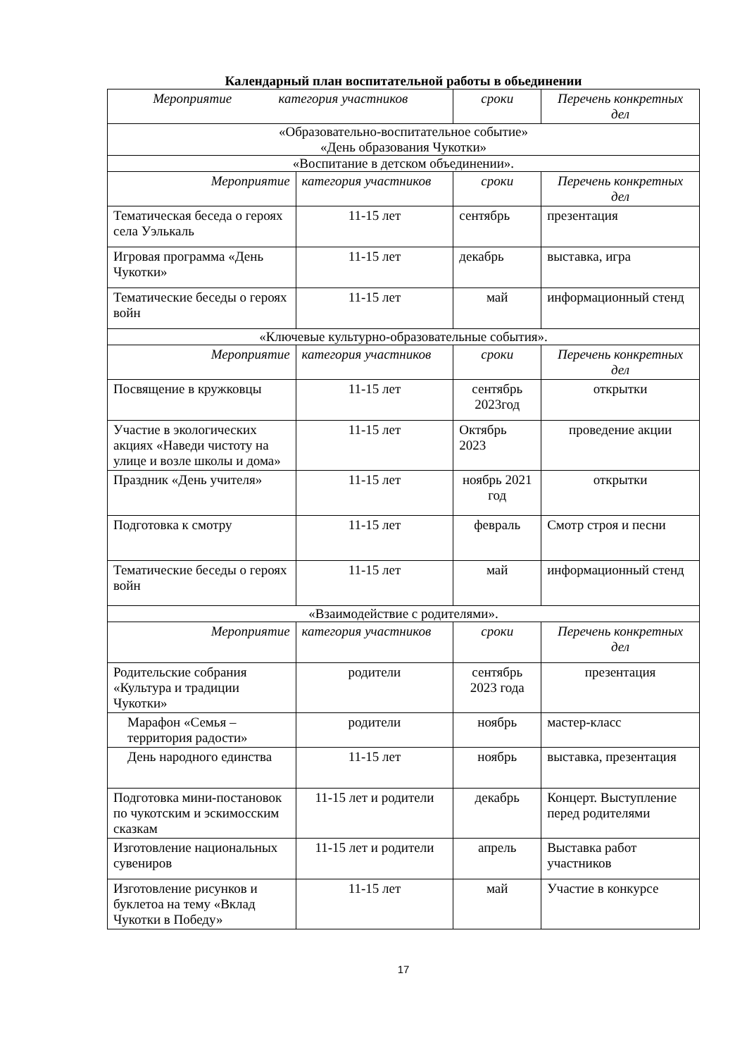Календарный план воспитательной работы в обьединении
| Мероприятие категория участников | | сроки | Перечень конкретных дел |
| --- | --- | --- | --- |
| «Образовательно-воспитательное событие» «День образования Чукотки» | | | |
| «Воспитание в детском объединении». | | | |
| Мероприятие | категория участников | сроки | Перечень конкретных дел |
| Тематическая беседа о героях села Уэлькаль | 11-15 лет | сентябрь | презентация |
| Игровая программа «День Чукотки» | 11-15 лет | декабрь | выставка, игра |
| Тематические беседы о героях войн | 11-15 лет | май | информационный стенд |
| «Ключевые культурно-образовательные события». | | | |
| Мероприятие | категория участников | сроки | Перечень конкретных дел |
| Посвящение в кружковцы | 11-15 лет | сентябрь 2023год | открытки |
| Участие в экологических акциях «Наведи чистоту на улице и возле школы и дома» | 11-15 лет | Октябрь 2023 | проведение акции |
| Праздник «День учителя» | 11-15 лет | ноябрь 2021 год | открытки |
| Подготовка к смотру | 11-15 лет | февраль | Смотр строя и песни |
| Тематические беседы о героях войн | 11-15 лет | май | информационный стенд |
| «Взаимодействие с родителями». | | | |
| Мероприятие | категория участников | сроки | Перечень конкретных дел |
| Родительские собрания «Культура и традиции Чукотки» | родители | сентябрь 2023 года | презентация |
| Марафон «Семья – территория радости» | родители | ноябрь | мастер-класс |
| День народного единства | 11-15 лет | ноябрь | выставка, презентация |
| Подготовка мини-постановок по чукотским и эскимосским сказкам | 11-15 лет и родители | декабрь | Концерт. Выступление перед родителями |
| Изготовление национальных сувениров | 11-15 лет и родители | апрель | Выставка работ участников |
| Изготовление рисунков и буклетоа на тему «Вклад Чукотки в Победу» | 11-15 лет | май | Участие в конкурсе |
17